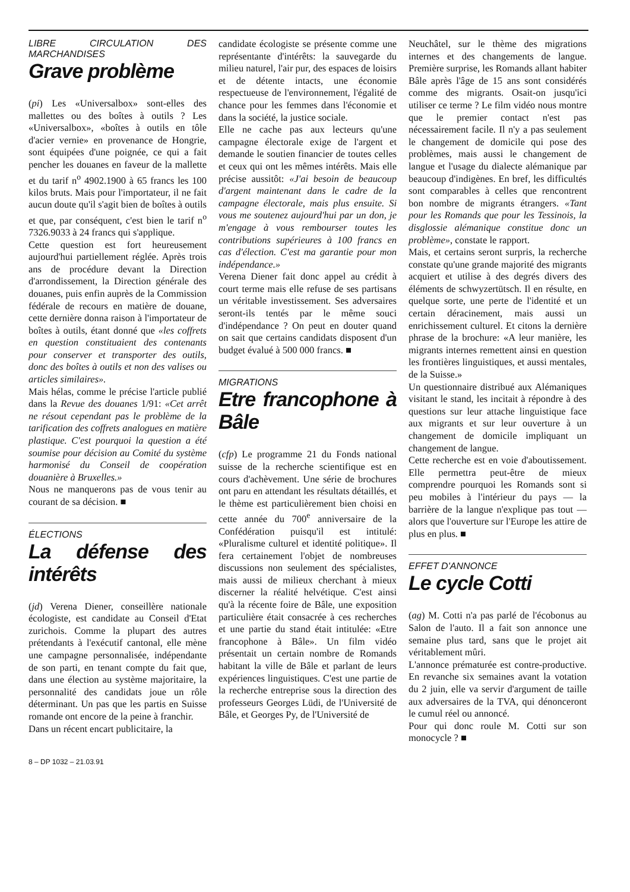LIBRE CIRCULATION DES MARCHANDISES
Grave problème
(pi) Les «Universalbox» sont-elles des mallettes ou des boîtes à outils ? Les «Universalbox», «boîtes à outils en tôle d'acier vernie» en provenance de Hongrie, sont équipées d'une poignée, ce qui a fait pencher les douanes en faveur de la mallette et du tarif n<sup>o</sup> 4902.1900 à 65 francs les 100 kilos bruts. Mais pour l'importateur, il ne fait aucun doute qu'il s'agit bien de boîtes à outils et que, par conséquent, c'est bien le tarif n<sup>o</sup> 7326.9033 à 24 francs qui s'applique.
Cette question est fort heureusement aujourd'hui partiellement réglée. Après trois ans de procédure devant la Direction d'arrondissement, la Direction générale des douanes, puis enfin auprès de la Commission fédérale de recours en matière de douane, cette dernière donna raison à l'importateur de boîtes à outils, étant donné que «les coffrets en question constituaient des contenants pour conserver et transporter des outils, donc des boîtes à outils et non des valises ou articles similaires».
Mais hélas, comme le précise l'article publié dans la Revue des douanes 1/91: «Cet arrêt ne résout cependant pas le problème de la tarification des coffrets analogues en matière plastique. C'est pourquoi la question a été soumise pour décision au Comité du système harmonisé du Conseil de coopération douanière à Bruxelles.»
Nous ne manquerons pas de vous tenir au courant de sa décision. ■
ÉLECTIONS
La défense des intérêts
(jd) Verena Diener, conseillère nationale écologiste, est candidate au Conseil d'Etat zurichois. Comme la plupart des autres prétendants à l'exécutif cantonal, elle mène une campagne personnalisée, indépendante de son parti, en tenant compte du fait que, dans une élection au système majoritaire, la personnalité des candidats joue un rôle déterminant. Un pas que les partis en Suisse romande ont encore de la peine à franchir.
Dans un récent encart publicitaire, la
candidate écologiste se présente comme une représentante d'intérêts: la sauvegarde du milieu naturel, l'air pur, des espaces de loisirs et de détente intacts, une économie respectueuse de l'environnement, l'égalité de chance pour les femmes dans l'économie et dans la société, la justice sociale.
Elle ne cache pas aux lecteurs qu'une campagne électorale exige de l'argent et demande le soutien financier de toutes celles et ceux qui ont les mêmes intérêts. Mais elle précise aussitôt: «J'ai besoin de beaucoup d'argent maintenant dans le cadre de la campagne électorale, mais plus ensuite. Si vous me soutenez aujourd'hui par un don, je m'engage à vous rembourser toutes les contributions supérieures à 100 francs en cas d'élection. C'est ma garantie pour mon indépendance.»
Verena Diener fait donc appel au crédit à court terme mais elle refuse de ses partisans un véritable investissement. Ses adversaires seront-ils tentés par le même souci d'indépendance ? On peut en douter quand on sait que certains candidats disposent d'un budget évalué à 500 000 francs. ■
MIGRATIONS
Etre francophone à Bâle
(cfp) Le programme 21 du Fonds national suisse de la recherche scientifique est en cours d'achèvement. Une série de brochures ont paru en attendant les résultats détaillés, et le thème est particulièrement bien choisi en cette année du 700<sup>e</sup> anniversaire de la Confédération puisqu'il est intitulé: «Pluralisme culturel et identité politique». Il fera certainement l'objet de nombreuses discussions non seulement des spécialistes, mais aussi de milieux cherchant à mieux discerner la réalité helvétique. C'est ainsi qu'à la récente foire de Bâle, une exposition particulière était consacrée à ces recherches et une partie du stand était intitulée: «Etre francophone à Bâle». Un film vidéo présentait un certain nombre de Romands habitant la ville de Bâle et parlant de leurs expériences linguistiques. C'est une partie de la recherche entreprise sous la direction des professeurs Georges Lüdi, de l'Université de Bâle, et Georges Py, de l'Université de
Neuchâtel, sur le thème des migrations internes et des changements de langue. Première surprise, les Romands allant habiter Bâle après l'âge de 15 ans sont considérés comme des migrants. Osait-on jusqu'ici utiliser ce terme ? Le film vidéo nous montre que le premier contact n'est pas nécessairement facile. Il n'y a pas seulement le changement de domicile qui pose des problèmes, mais aussi le changement de langue et l'usage du dialecte alémanique par beaucoup d'indigènes. En bref, les difficultés sont comparables à celles que rencontrent bon nombre de migrants étrangers. «Tant pour les Romands que pour les Tessinois, la disglossie alémanique constitue donc un problème», constate le rapport.
Mais, et certains seront surpris, la recherche constate qu'une grande majorité des migrants acquiert et utilise à des degrés divers des éléments de schwyzertütsch. Il en résulte, en quelque sorte, une perte de l'identité et un certain déracinement, mais aussi un enrichissement culturel. Et citons la dernière phrase de la brochure: «A leur manière, les migrants internes remettent ainsi en question les frontières linguistiques, et aussi mentales, de la Suisse.»
Un questionnaire distribué aux Alémaniques visitant le stand, les incitait à répondre à des questions sur leur attache linguistique face aux migrants et sur leur ouverture à un changement de domicile impliquant un changement de langue.
Cette recherche est en voie d'aboutissement. Elle permettra peut-être de mieux comprendre pourquoi les Romands sont si peu mobiles à l'intérieur du pays — la barrière de la langue n'explique pas tout — alors que l'ouverture sur l'Europe les attire de plus en plus. ■
EFFET D'ANNONCE
Le cycle Cotti
(ag) M. Cotti n'a pas parlé de l'écobonus au Salon de l'auto. Il a fait son annonce une semaine plus tard, sans que le projet ait véritablement mûri.
L'annonce prématurée est contre-productive. En revanche six semaines avant la votation du 2 juin, elle va servir d'argument de taille aux adversaires de la TVA, qui dénonceront le cumul réel ou annoncé.
Pour qui donc roule M. Cotti sur son monocycle ? ■
8 – DP 1032 – 21.03.91